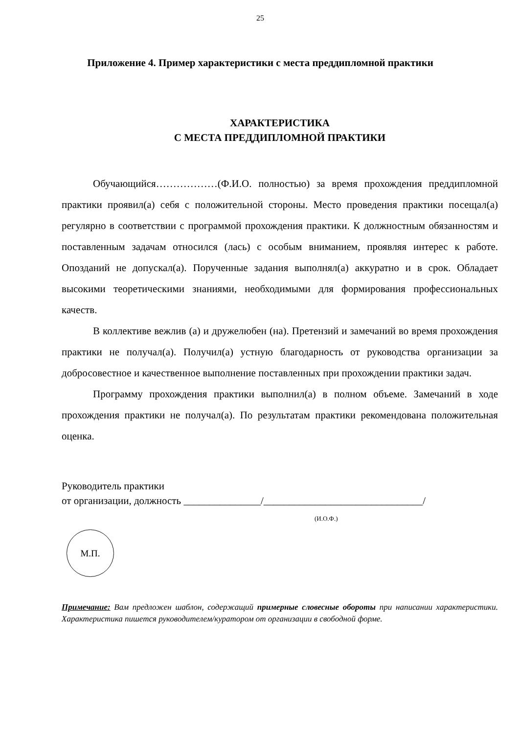25
Приложение 4. Пример характеристики с места преддипломной практики
ХАРАКТЕРИСТИКА
С МЕСТА ПРЕДДИПЛОМНОЙ ПРАКТИКИ
Обучающийся………………(Ф.И.О. полностью) за время прохождения преддипломной практики проявил(а) себя с положительной стороны. Место проведения практики посещал(а) регулярно в соответствии с программой прохождения практики. К должностным обязанностям и поставленным задачам относился (лась) с особым вниманием, проявляя интерес к работе. Опозданий не допускал(а). Порученные задания выполнял(а) аккуратно и в срок. Обладает высокими теоретическими знаниями, необходимыми для формирования профессиональных качеств.
В коллективе вежлив (а) и дружелюбен (на). Претензий и замечаний во время прохождения практики не получал(а). Получил(а) устную благодарность от руководства организации за добросовестное и качественное выполнение поставленных при прохождении практики задач.
Программу прохождения практики выполнил(а) в полном объеме. Замечаний в ходе прохождения практики не получал(а). По результатам практики рекомендована положительная оценка.
Руководитель практики
от организации, должность _______________/_______________________________/
(И.О.Ф.)
М.П.
Примечание: Вам предложен шаблон, содержащий примерные словесные обороты при написании характеристики. Характеристика пишется руководителем/куратором от организации в свободной форме.